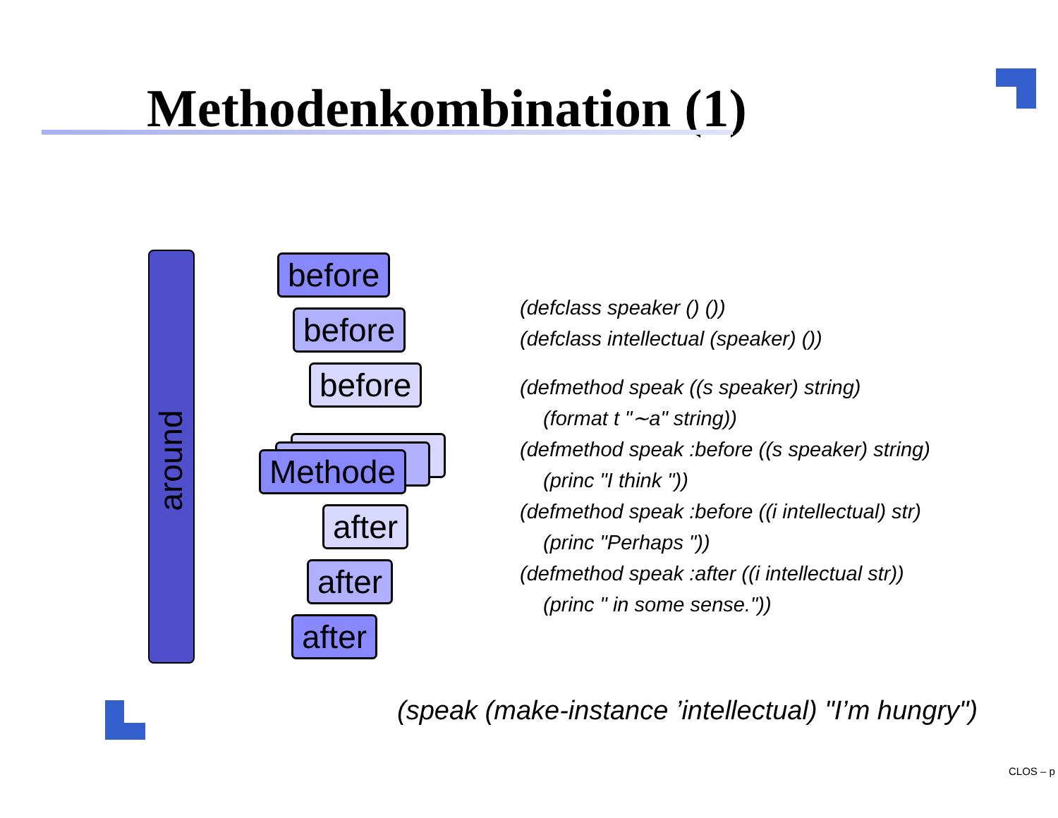Methodenkombination (1)
around before
before
before
Methode
after
after
after
(defclass speaker () ())
(defclass intellectual (speaker) ())
(defmethod speak ((s speaker) string)
(format t "∼a" string))
(defmethod speak :before ((s speaker) string)
(princ "I think "))
(defmethod speak :before ((i intellectual) str)
(princ "Perhaps "))
(defmethod speak :after ((i intellectual str))
(princ " in some sense."))
(speak (make-instance ’intellectual) "I’m hungry")
CLOS – p